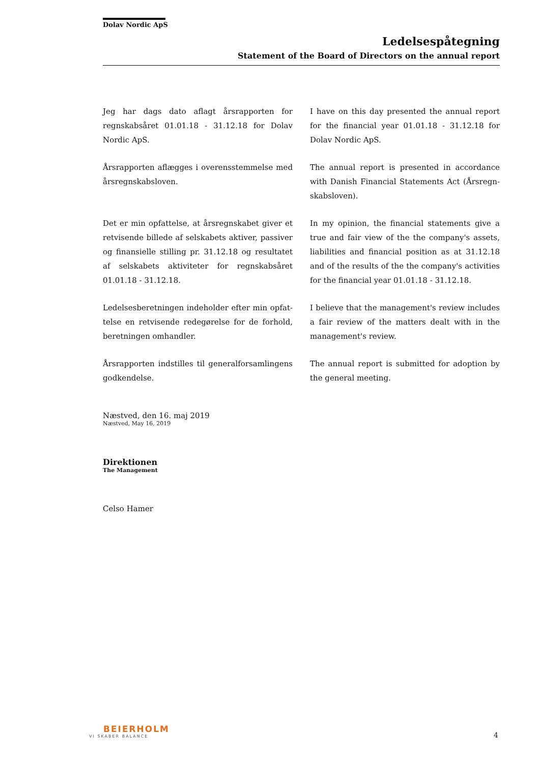Dolav Nordic ApS
Ledelsespåtegning
Statement of the Board of Directors on the annual report
Jeg har dags dato aflagt årsrapporten for regnskabsåret 01.01.18 - 31.12.18 for Dolav Nordic ApS.
I have on this day presented the annual report for the financial year 01.01.18 - 31.12.18 for Dolav Nordic ApS.
Årsrapporten aflægges i overensstemmelse med årsregnskabsloven.
The annual report is presented in accordance with Danish Financial Statements Act (Årsregn-skabsloven).
Det er min opfattelse, at årsregnskabet giver et retvisende billede af selskabets aktiver, passiver og finansielle stilling pr. 31.12.18 og resultatet af selskabets aktiviteter for regnskabsåret 01.01.18 - 31.12.18.
In my opinion, the financial statements give a true and fair view of the the company's assets, liabilities and financial position as at 31.12.18 and of the results of the the company's activities for the financial year 01.01.18 - 31.12.18.
Ledelsesberetningen indeholder efter min opfat-telse en retvisende redegørelse for de forhold, beretningen omhandler.
I believe that the management's review includes a fair review of the matters dealt with in the management's review.
Årsrapporten indstilles til generalforsamlingens godkendelse.
The annual report is submitted for adoption by the general meeting.
Næstved, den 16. maj 2019
Næstved, May 16, 2019
Direktionen
The Management
Celso Hamer
BEIERHOLM
VI SKABER BALANCE
4